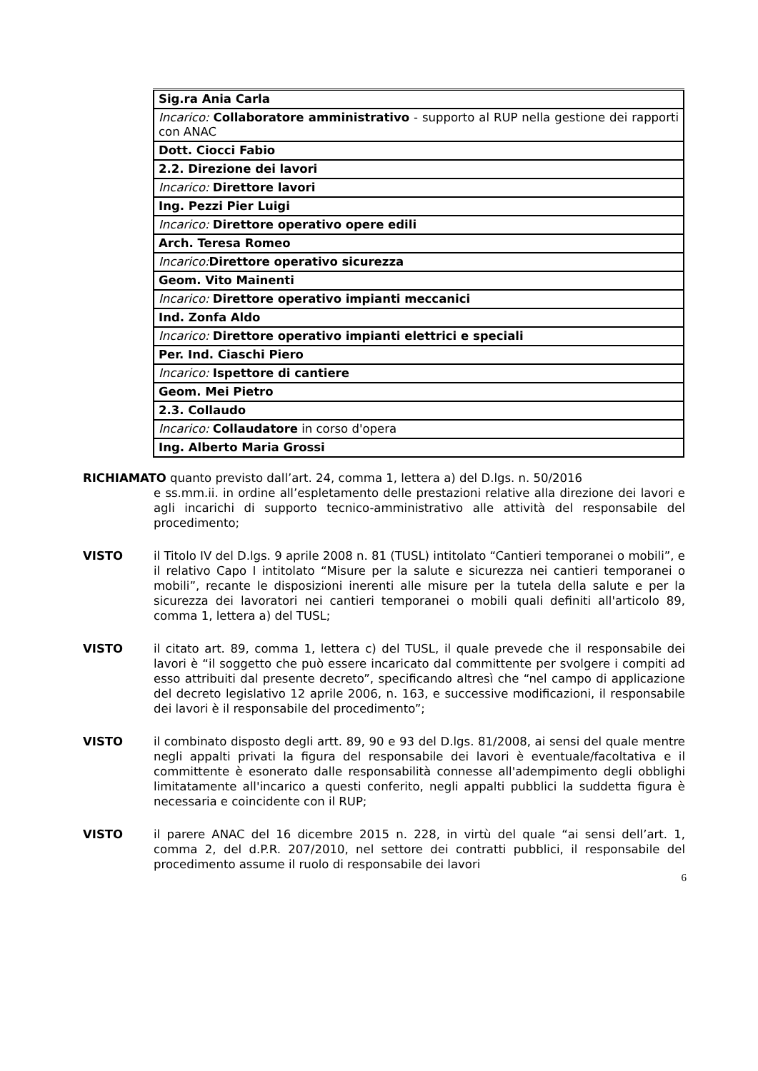| Sig.ra Ania Carla |
| Incarico: Collaboratore amministrativo - supporto al RUP nella gestione dei rapporti con ANAC |
| Dott. Ciocci Fabio |
| 2.2. Direzione dei lavori |
| Incarico: Direttore lavori |
| Ing. Pezzi Pier Luigi |
| Incarico: Direttore operativo opere edili |
| Arch. Teresa Romeo |
| Incarico: Direttore operativo sicurezza |
| Geom. Vito Mainenti |
| Incarico: Direttore operativo impianti meccanici |
| Ind. Zonfa Aldo |
| Incarico: Direttore operativo impianti elettrici e speciali |
| Per. Ind. Ciaschi Piero |
| Incarico: Ispettore di cantiere |
| Geom. Mei Pietro |
| 2.3. Collaudo |
| Incarico: Collaudatore in corso d'opera |
| Ing. Alberto Maria Grossi |
RICHIAMATO quanto previsto dall’art. 24, comma 1, lettera a) del D.lgs. n. 50/2016
e ss.mm.ii. in ordine all’espletamento delle prestazioni relative alla direzione dei lavori e agli incarichi di supporto tecnico-amministrativo alle attività del responsabile del procedimento;
VISTO il Titolo IV del D.lgs. 9 aprile 2008 n. 81 (TUSL) intitolato “Cantieri temporanei o mobili”, e il relativo Capo I intitolato “Misure per la salute e sicurezza nei cantieri temporanei o mobili”, recante le disposizioni inerenti alle misure per la tutela della salute e per la sicurezza dei lavoratori nei cantieri temporanei o mobili quali definiti all'articolo 89, comma 1, lettera a) del TUSL;
VISTO il citato art. 89, comma 1, lettera c) del TUSL, il quale prevede che il responsabile dei lavori è “il soggetto che può essere incaricato dal committente per svolgere i compiti ad esso attribuiti dal presente decreto”, specificando altresì che “nel campo di applicazione del decreto legislativo 12 aprile 2006, n. 163, e successive modificazioni, il responsabile dei lavori è il responsabile del procedimento”;
VISTO il combinato disposto degli artt. 89, 90 e 93 del D.lgs. 81/2008, ai sensi del quale mentre negli appalti privati la figura del responsabile dei lavori è eventuale/facoltativa e il committente è esonerato dalle responsabilità connesse all'adempimento degli obblighi limitatamente all'incarico a questi conferito, negli appalti pubblici la suddetta figura è necessaria e coincidente con il RUP;
VISTO il parere ANAC del 16 dicembre 2015 n. 228, in virtù del quale “ai sensi dell’art. 1, comma 2, del d.P.R. 207/2010, nel settore dei contratti pubblici, il responsabile del procedimento assume il ruolo di responsabile dei lavori
6